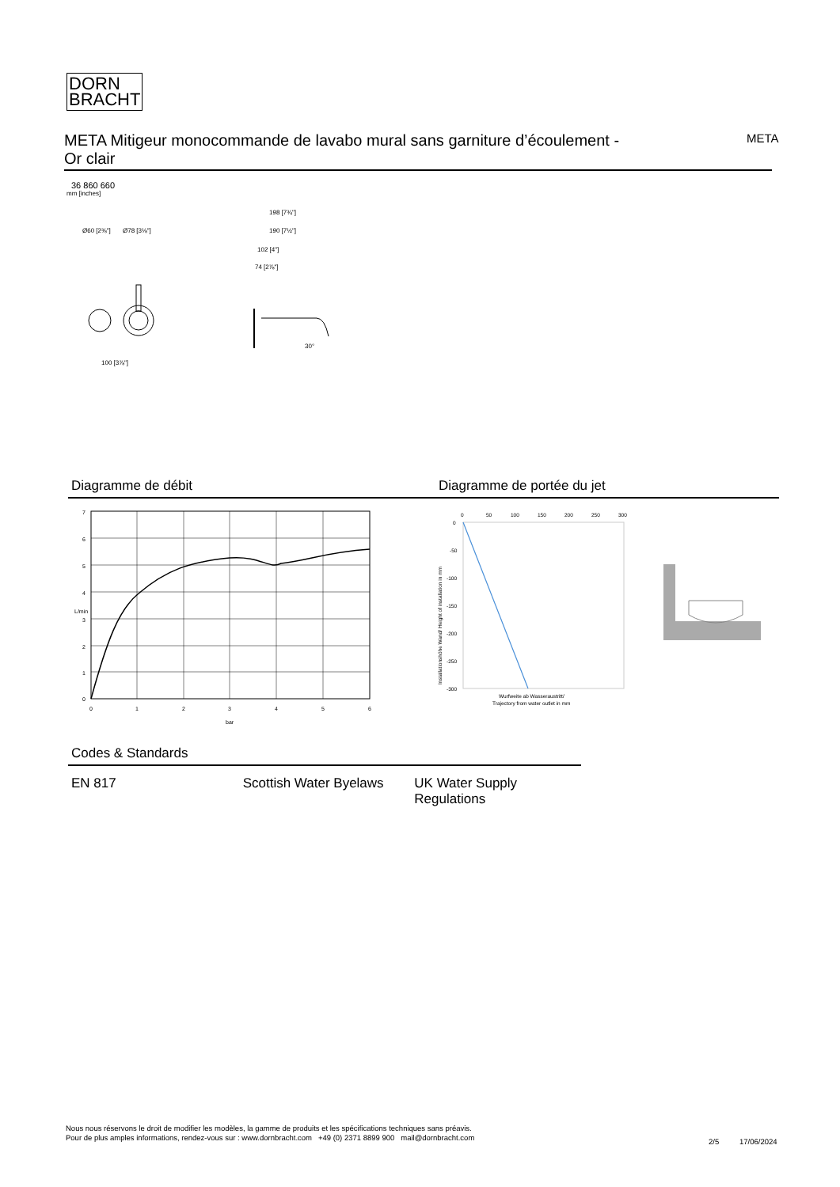DORN
BRACHT
META Mitigeur monocommande de lavabo mural sans garniture d’écoulement -
Or clair
META
36 860 660
mm [inches]
Ø60 [2⅜"]
Ø78 [3⅛"]
100 [3⅞"]
198 [7¾"]
190 [7½"]
102 [4"]
74 [2⅞"]
30°
Diagramme de débit Diagramme de portée du jet
7
6
5
4
3
2
1
0
0
1
2
3
4
5
6
bar
L/min
0
50
100
150
200
250
300
0
-50
-100
-150
-200
-250
-300
Wurfweite ab Wasseraustritt/
Trajectory from water outlet in mm
Installationshöhe Wand/ Height of installation in mm
Codes & Standards
EN 817 Scottish Water Byelaws
UK Water Supply Regulations
Nous nous réservons le droit de modifier les modèles, la gamme de produits et les spécifications techniques sans préavis.
Pour de plus amples informations, rendez-vous sur : www.dornbracht.com +49 (0) 2371 8899 900 mail@dornbracht.com
2/5 17/06/2024